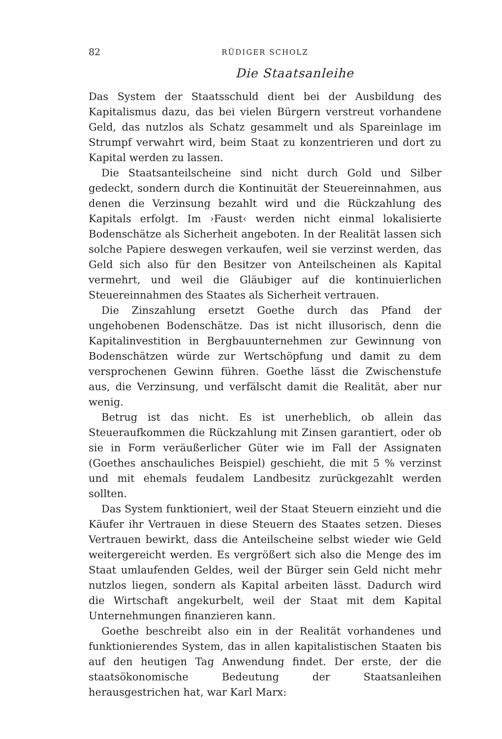82 RÜDIGER SCHOLZ
Die Staatsanleihe
Das System der Staatsschuld dient bei der Ausbildung des Kapitalismus dazu, das bei vielen Bürgern verstreut vorhandene Geld, das nutzlos als Schatz gesammelt und als Spareinlage im Strumpf verwahrt wird, beim Staat zu konzentrieren und dort zu Kapital werden zu lassen.
Die Staatsanteilscheine sind nicht durch Gold und Silber gedeckt, sondern durch die Kontinuität der Steuereinnahmen, aus denen die Verzinsung bezahlt wird und die Rückzahlung des Kapitals erfolgt. Im ›Faust‹ werden nicht einmal lokalisierte Bodenschätze als Sicherheit angeboten. In der Realität lassen sich solche Papiere deswegen verkaufen, weil sie verzinst werden, das Geld sich also für den Besitzer von Anteilscheinen als Kapital vermehrt, und weil die Gläubiger auf die kontinuierlichen Steuereinnahmen des Staates als Sicherheit vertrauen.
Die Zinszahlung ersetzt Goethe durch das Pfand der ungehobenen Bodenschätze. Das ist nicht illusorisch, denn die Kapitalinvestition in Bergbauunternehmen zur Gewinnung von Bodenschätzen würde zur Wertschöpfung und damit zu dem versprochenen Gewinn führen. Goethe lässt die Zwischenstufe aus, die Verzinsung, und verfälscht damit die Realität, aber nur wenig.
Betrug ist das nicht. Es ist unerheblich, ob allein das Steueraufkommen die Rückzahlung mit Zinsen garantiert, oder ob sie in Form veräußerlicher Güter wie im Fall der Assignaten (Goethes anschauliches Beispiel) geschieht, die mit 5 % verzinst und mit ehemals feudalem Landbesitz zurückgezahlt werden sollten.
Das System funktioniert, weil der Staat Steuern einzieht und die Käufer ihr Vertrauen in diese Steuern des Staates setzen. Dieses Vertrauen bewirkt, dass die Anteilscheine selbst wieder wie Geld weitergereicht werden. Es vergrößert sich also die Menge des im Staat umlaufenden Geldes, weil der Bürger sein Geld nicht mehr nutzlos liegen, sondern als Kapital arbeiten lässt. Dadurch wird die Wirtschaft angekurbelt, weil der Staat mit dem Kapital Unternehmungen finanzieren kann.
Goethe beschreibt also ein in der Realität vorhandenes und funktionierendes System, das in allen kapitalistischen Staaten bis auf den heutigen Tag Anwendung findet. Der erste, der die staatsökonomische Bedeutung der Staatsanleihen herausgestrichen hat, war Karl Marx: